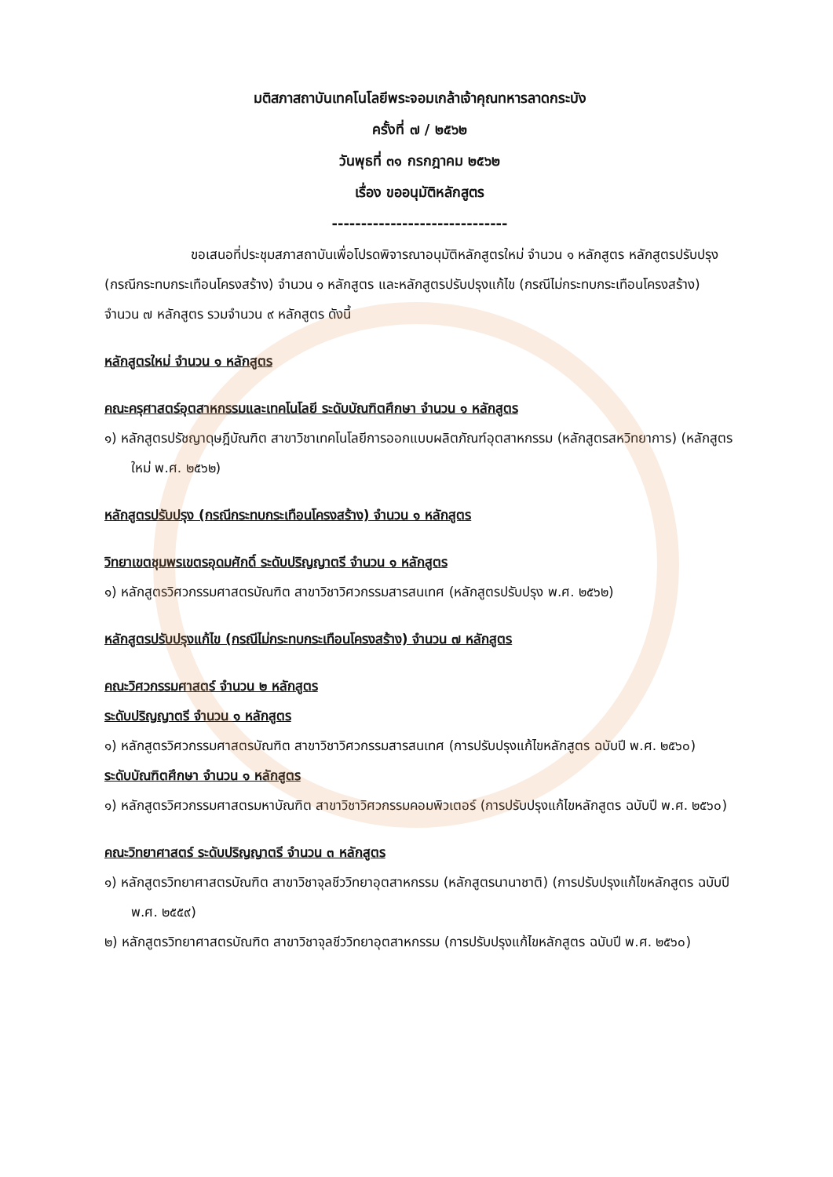มติสภาสถาบันเทคโนโลยีพระจอมเกล้าเจ้าคุณทหารลาดกระบัง
ครั้งที่ ๗ / ๒๕๖๒
วันพุธที่ ๓๑ กรกฎาคม ๒๕๖๒
เรื่อง ขออนุมัติหลักสูตร
------------------------------
ขอเสนอที่ประชุมสภาสถาบันเพื่อโปรดพิจารณาอนุมัติหลักสูตรใหม่ จำนวน ๑ หลักสูตร หลักสูตรปรับปรุง (กรณีกระทบกระเทือนโครงสร้าง) จำนวน ๑ หลักสูตร และหลักสูตรปรับปรุงแก้ไข (กรณีไม่กระทบกระเทือนโครงสร้าง) จำนวน ๗ หลักสูตร รวมจำนวน ๙ หลักสูตร ดังนี้
หลักสูตรใหม่ จำนวน ๑ หลักสูตร
คณะครุศาสตร์อุตสาหกรรมและเทคโนโลยี ระดับบัณฑิตศึกษา จำนวน ๑ หลักสูตร
๑) หลักสูตรปรัชญาดุษฎีบัณฑิต สาขาวิชาเทคโนโลยีการออกแบบผลิตภัณฑ์อุตสาหกรรม (หลักสูตรสหวิทยาการ) (หลักสูตรใหม่ พ.ศ. ๒๕๖๒)
หลักสูตรปรับปรุง (กรณีกระทบกระเทือนโครงสร้าง) จำนวน ๑ หลักสูตร
วิทยาเขตชุมพรเขตรอุดมศักดิ์ ระดับปริญญาตรี จำนวน ๑ หลักสูตร
๑) หลักสูตรวิศวกรรมศาสตรบัณฑิต สาขาวิชาวิศวกรรมสารสนเทศ (หลักสูตรปรับปรุง พ.ศ. ๒๕๖๒)
หลักสูตรปรับปรุงแก้ไข (กรณีไม่กระทบกระเทือนโครงสร้าง) จำนวน ๗ หลักสูตร
คณะวิศวกรรมศาสตร์ จำนวน ๒ หลักสูตร
ระดับปริญญาตรี จำนวน ๑ หลักสูตร
๑) หลักสูตรวิศวกรรมศาสตรบัณฑิต สาขาวิชาวิศวกรรมสารสนเทศ (การปรับปรุงแก้ไขหลักสูตร ฉบับปี พ.ศ. ๒๕๖๐)
ระดับบัณฑิตศึกษา จำนวน ๑ หลักสูตร
๑) หลักสูตรวิศวกรรมศาสตรมหาบัณฑิต สาขาวิชาวิศวกรรมคอมพิวเตอร์ (การปรับปรุงแก้ไขหลักสูตร ฉบับปี พ.ศ. ๒๕๖๐)
คณะวิทยาศาสตร์ ระดับปริญญาตรี จำนวน ๓ หลักสูตร
๑) หลักสูตรวิทยาศาสตรบัณฑิต สาขาวิชาจุลชีววิทยาอุตสาหกรรม (หลักสูตรนานาชาติ) (การปรับปรุงแก้ไขหลักสูตร ฉบับปี พ.ศ. ๒๕๕๙)
๒) หลักสูตรวิทยาศาสตรบัณฑิต สาขาวิชาจุลชีววิทยาอุตสาหกรรม (การปรับปรุงแก้ไขหลักสูตร ฉบับปี พ.ศ. ๒๕๖๐)